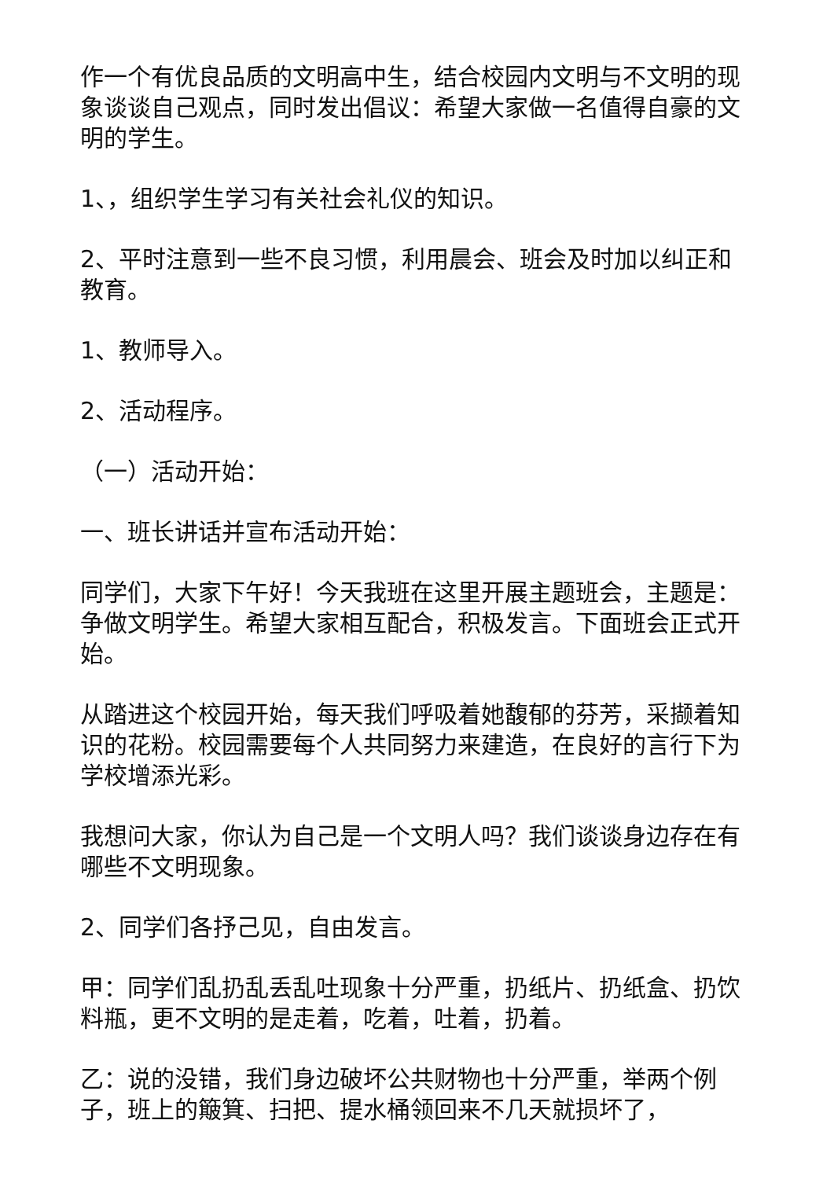作一个有优良品质的文明高中生，结合校园内文明与不文明的现象谈谈自己观点，同时发出倡议：希望大家做一名值得自豪的文明的学生。
1、，组织学生学习有关社会礼仪的知识。
2、平时注意到一些不良习惯，利用晨会、班会及时加以纠正和教育。
1、教师导入。
2、活动程序。
（一）活动开始：
一、班长讲话并宣布活动开始：
同学们，大家下午好！今天我班在这里开展主题班会，主题是：争做文明学生。希望大家相互配合，积极发言。下面班会正式开始。
从踏进这个校园开始，每天我们呼吸着她馥郁的芬芳，采撷着知识的花粉。校园需要每个人共同努力来建造，在良好的言行下为学校增添光彩。
我想问大家，你认为自己是一个文明人吗？我们谈谈身边存在有哪些不文明现象。
2、同学们各抒己见，自由发言。
甲：同学们乱扔乱丢乱吐现象十分严重，扔纸片、扔纸盒、扔饮料瓶，更不文明的是走着，吃着，吐着，扔着。
乙：说的没错，我们身边破坏公共财物也十分严重，举两个例子，班上的簸箕、扫把、提水桶领回来不几天就损坏了，